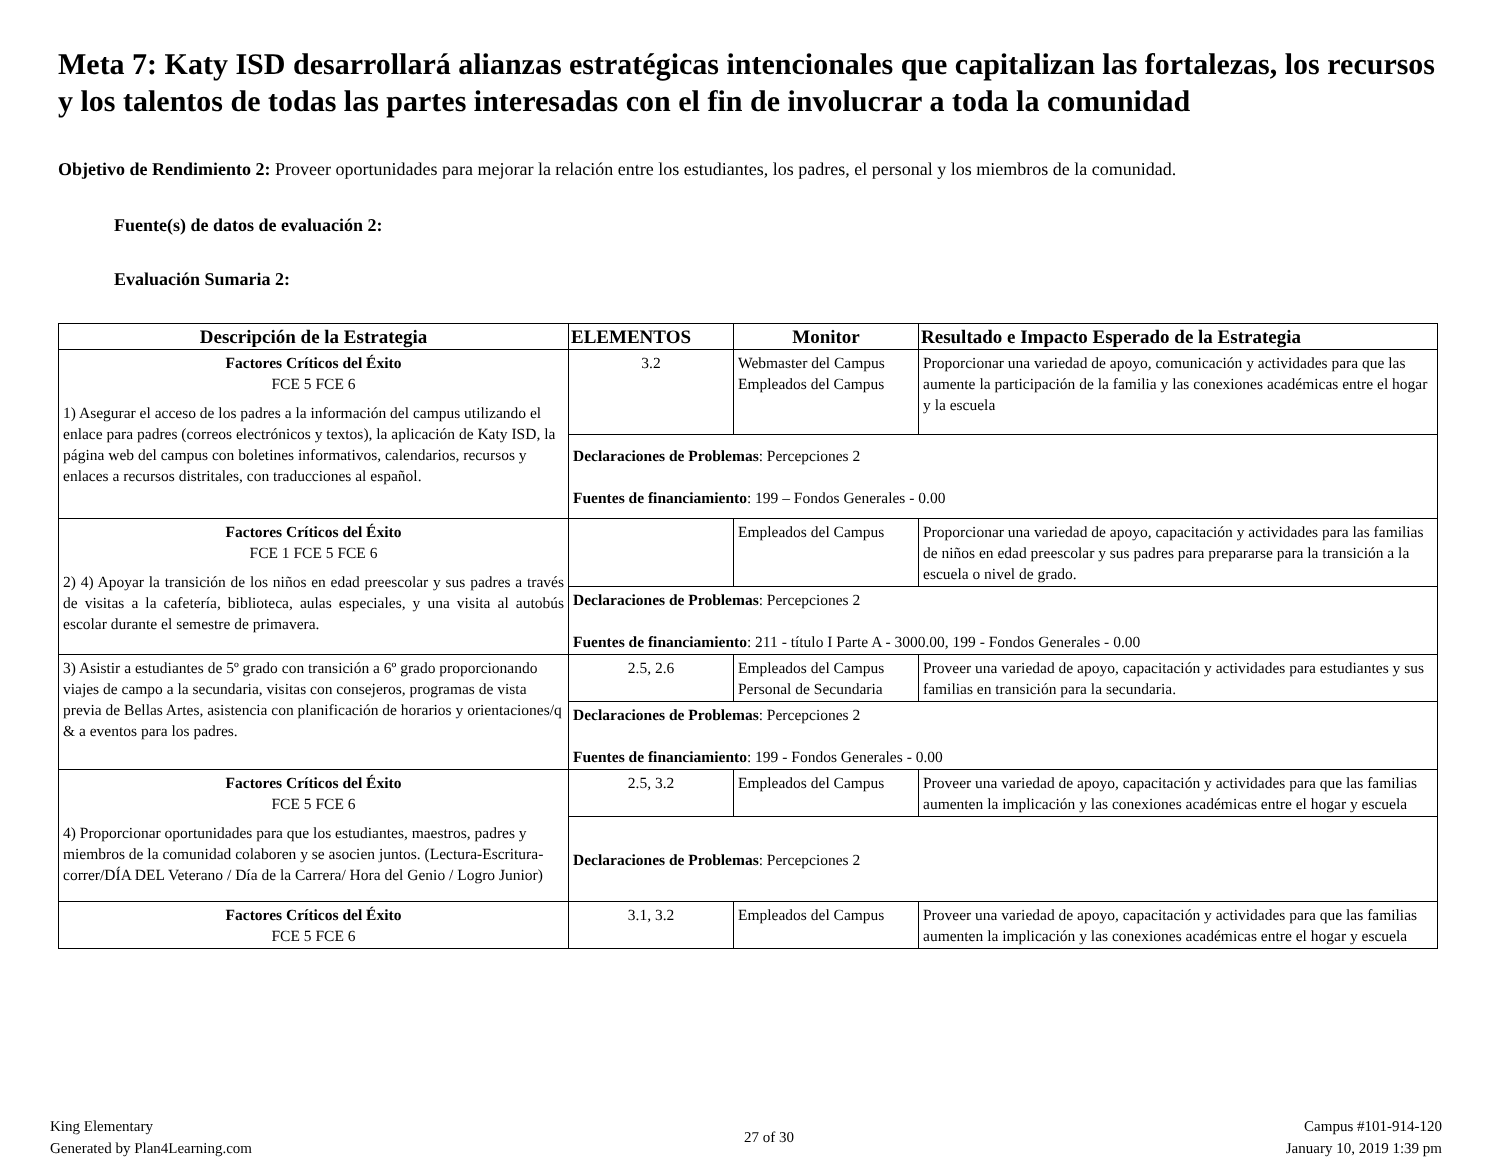Meta 7: Katy ISD desarrollará alianzas estratégicas intencionales que capitalizan las fortalezas, los recursos y los talentos de todas las partes interesadas con el fin de involucrar a toda la comunidad
Objetivo de Rendimiento 2: Proveer oportunidades para mejorar la relación entre los estudiantes, los padres, el personal y los miembros de la comunidad.
Fuente(s) de datos de evaluación 2:
Evaluación Sumaria 2:
| Descripción de la Estrategia | ELEMENTOS | Monitor | Resultado e Impacto Esperado de la Estrategia |
| --- | --- | --- | --- |
| Factores Críticos del Éxito FCE 5 FCE 6 1) Asegurar el acceso de los padres a la información del campus utilizando el enlace para padres (correos electrónicos y textos), la aplicación de Katy ISD, la página web del campus con boletines informativos, calendarios, recursos y enlaces a recursos distritales, con traducciones al español. | 3.2 | Webmaster del Campus Empleados del Campus | Proporcionar una variedad de apoyo, comunicación y actividades para que las aumente la participación de la familia y las conexiones académicas entre el hogar y la escuela |
| | Declaraciones de Problemas : Percepciones 2 Fuentes de financiamiento : 199 – Fondos Generales - 0.00 | | |
| Factores Críticos del Éxito FCE 1 FCE 5 FCE 6 2) 4) Apoyar la transición de los niños en edad preescolar y sus padres a través de visitas a la cafetería, biblioteca, aulas especiales, y una visita al autobús escolar durante el semestre de primavera. | | Empleados del Campus | Proporcionar una variedad de apoyo, capacitación y actividades para las familias de niños en edad preescolar y sus padres para prepararse para la transición a la escuela o nivel de grado. |
| | Declaraciones de Problemas : Percepciones 2 Fuentes de financiamiento : 211 - título I Parte A - 3000.00, 199 - Fondos Generales - 0.00 | | |
| 3) Asistir a estudiantes de 5º grado con transición a 6º grado proporcionando viajes de campo a la secundaria, visitas con consejeros, programas de vista previa de Bellas Artes, asistencia con planificación de horarios y orientaciones/q & a eventos para los padres. | 2.5, 2.6 | Empleados del Campus Personal de Secundaria | Proveer una variedad de apoyo, capacitación y actividades para estudiantes y sus familias en transición para la secundaria. |
| | Declaraciones de Problemas : Percepciones 2 Fuentes de financiamiento : 199 - Fondos Generales - 0.00 | | |
| Factores Críticos del Éxito FCE 5 FCE 6 4) Proporcionar oportunidades para que los estudiantes, maestros, padres y miembros de la comunidad colaboren y se asocien juntos. (Lectura-Escritura-correr/DÍA DEL Veterano / Día de la Carrera/ Hora del Genio / Logro Junior) | 2.5, 3.2 | Empleados del Campus | Proveer una variedad de apoyo, capacitación y actividades para que las familias aumenten la implicación y las conexiones académicas entre el hogar y escuela |
| | Declaraciones de Problemas : Percepciones 2 | | |
| Factores Críticos del Éxito FCE 5 FCE 6 | 3.1, 3.2 | Empleados del Campus | Proveer una variedad de apoyo, capacitación y actividades para que las familias aumenten la implicación y las conexiones académicas entre el hogar y escuela |
King Elementary
Generated by Plan4Learning.com
27 of 30
Campus #101-914-120
January 10, 2019 1:39 pm